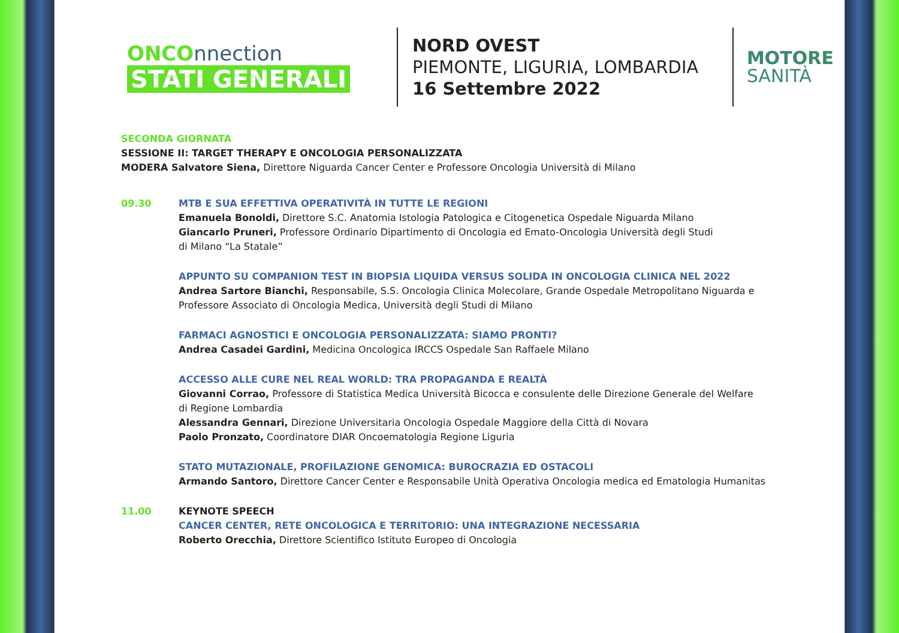ONCOnnection
STATI GENERALI
NORD OVEST
PIEMONTE, LIGURIA, LOMBARDIA
16 Settembre 2022
MOTORE
SANITÀ
SECONDA GIORNATA
SESSIONE II: TARGET THERAPY E ONCOLOGIA PERSONALIZZATA
MODERA Salvatore Siena, Direttore Niguarda Cancer Center e Professore Oncologia Università di Milano
09.30 MTB E SUA EFFETTIVA OPERATIVITÀ IN TUTTE LE REGIONI
Emanuela Bonoldi, Direttore S.C. Anatomia Istologia Patologica e Citogenetica Ospedale Niguarda Milano
Giancarlo Pruneri, Professore Ordinario Dipartimento di Oncologia ed Emato-Oncologia Università degli Studi
di Milano “La Statale”
APPUNTO SU COMPANION TEST IN BIOPSIA LIQUIDA VERSUS SOLIDA IN ONCOLOGIA CLINICA NEL 2022
Andrea Sartore Bianchi, Responsabile, S.S. Oncologia Clinica Molecolare, Grande Ospedale Metropolitano Niguarda e
Professore Associato di Oncologia Medica, Università degli Studi di Milano
FARMACI AGNOSTICI E ONCOLOGIA PERSONALIZZATA: SIAMO PRONTI?
Andrea Casadei Gardini, Medicina Oncologica IRCCS Ospedale San Raffaele Milano
ACCESSO ALLE CURE NEL REAL WORLD: TRA PROPAGANDA E REALTÀ
Giovanni Corrao, Professore di Statistica Medica Università Bicocca e consulente delle Direzione Generale del Welfare
di Regione Lombardia
Alessandra Gennari, Direzione Universitaria Oncologia Ospedale Maggiore della Città di Novara
Paolo Pronzato, Coordinatore DIAR Oncoematologia Regione Liguria
STATO MUTAZIONALE, PROFILAZIONE GENOMICA: BUROCRAZIA ED OSTACOLI
Armando Santoro, Direttore Cancer Center e Responsabile Unità Operativa Oncologia medica ed Ematologia Humanitas
11.00 KEYNOTE SPEECH
CANCER CENTER, RETE ONCOLOGICA E TERRITORIO: UNA INTEGRAZIONE NECESSARIA
Roberto Orecchia, Direttore Scientifico Istituto Europeo di Oncologia